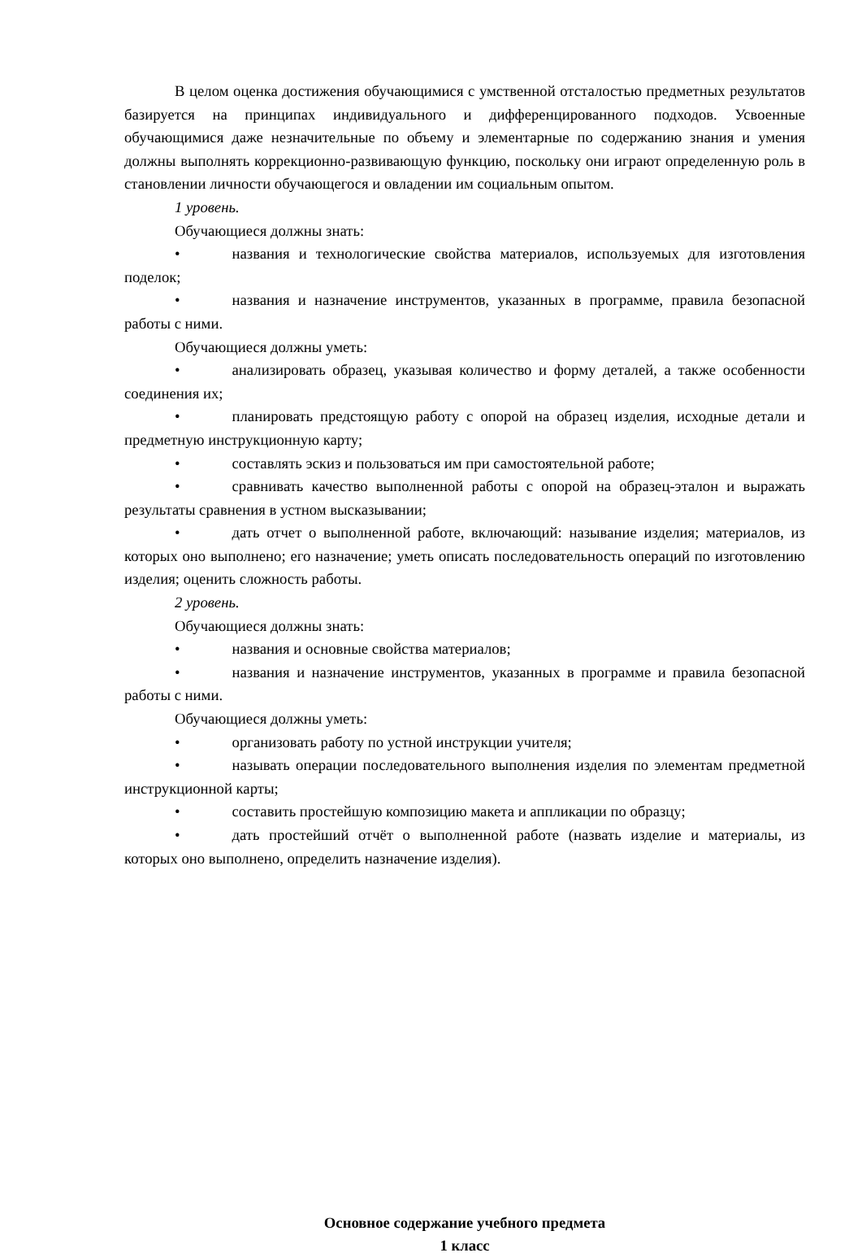В целом оценка достижения обучающимися с умственной отсталостью предметных результатов базируется на принципах индивидуального и дифференцированного подходов. Усвоенные обучающимися даже незначительные по объему и элементарные по содержанию знания и умения должны выполнять коррекционно-развивающую функцию, поскольку они играют определенную роль в становлении личности обучающегося и овладении им социальным опытом.
1 уровень.
Обучающиеся должны знать:
• названия и технологические свойства материалов, используемых для изготовления поделок;
• названия и назначение инструментов, указанных в программе, правила безопасной работы с ними.
Обучающиеся должны уметь:
• анализировать образец, указывая количество и форму деталей, а также особенности соединения их;
• планировать предстоящую работу с опорой на образец изделия, исходные детали и предметную инструкционную карту;
• составлять эскиз и пользоваться им при самостоятельной работе;
• сравнивать качество выполненной работы с опорой на образец-эталон и выражать результаты сравнения в устном высказывании;
• дать отчет о выполненной работе, включающий: называние изделия; материалов, из которых оно выполнено; его назначение; уметь описать последовательность операций по изготовлению изделия; оценить сложность работы.
2 уровень.
Обучающиеся должны знать:
• названия и основные свойства материалов;
• названия и назначение инструментов, указанных в программе и правила безопасной работы с ними.
Обучающиеся должны уметь:
• организовать работу по устной инструкции учителя;
• называть операции последовательного выполнения изделия по элементам предметной инструкционной карты;
• составить простейшую композицию макета и аппликации по образцу;
• дать простейший отчёт о выполненной работе (назвать изделие и материалы, из которых оно выполнено, определить назначение изделия).
Основное содержание учебного предмета
1 класс